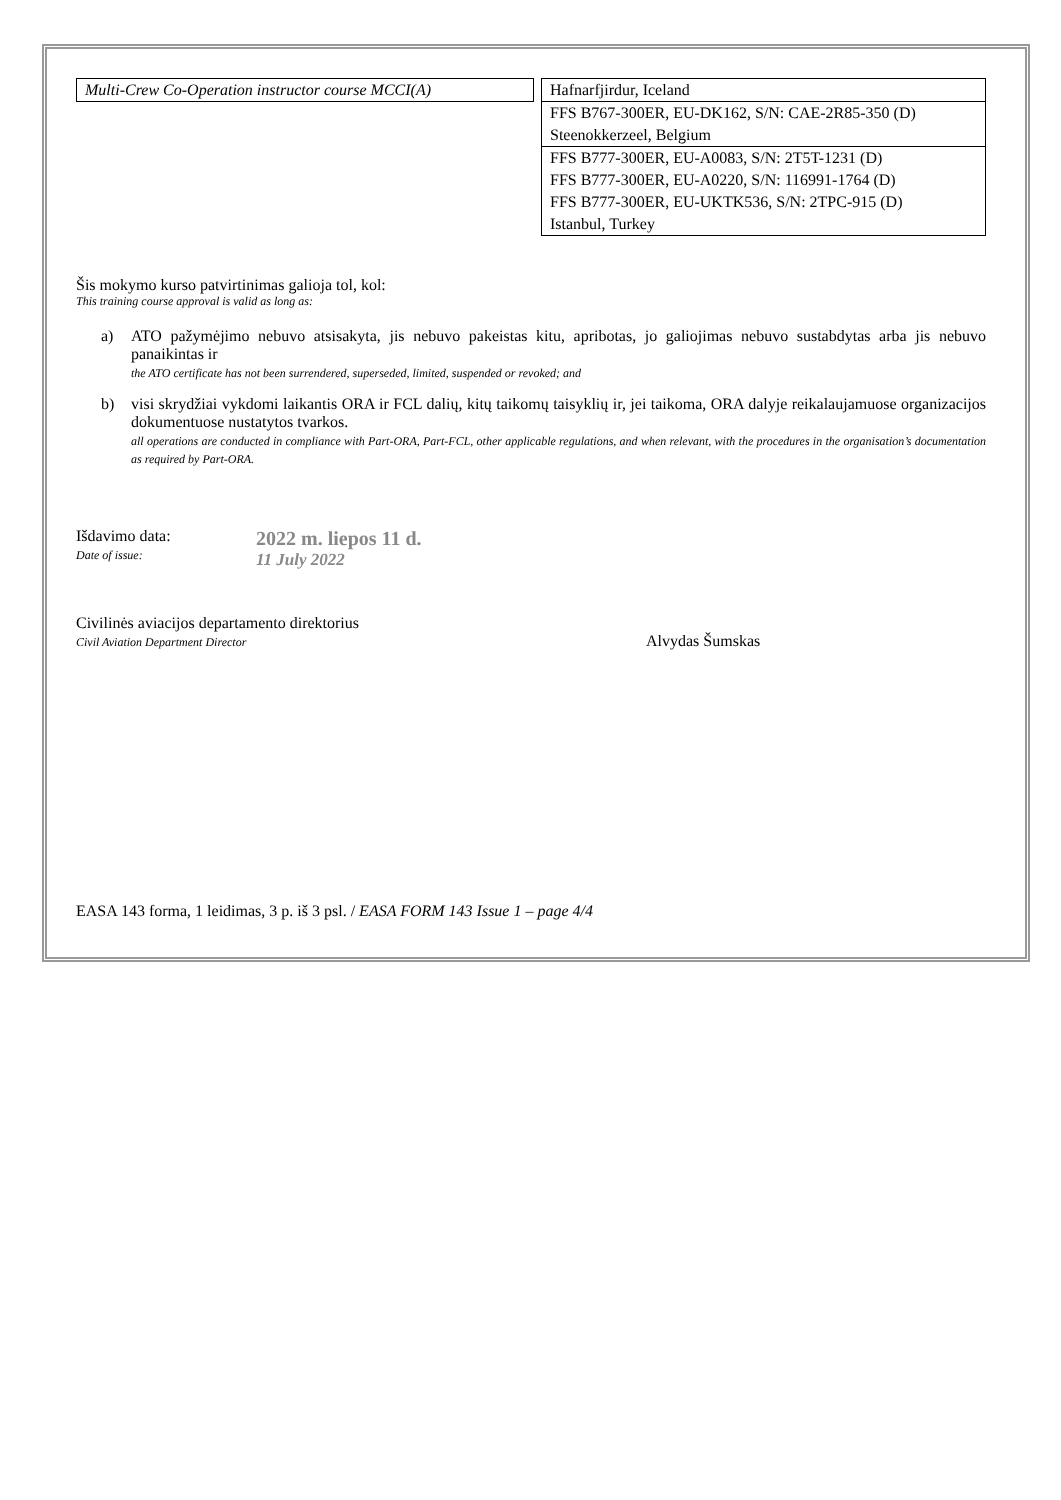Multi-Crew Co-Operation instructor course MCCI(A)
| Hafnarfjirdur, Iceland |
| FFS B767-300ER, EU-DK162, S/N: CAE-2R85-350 (D) Steenokkerzeel, Belgium |
| FFS B777-300ER, EU-A0083, S/N: 2T5T-1231 (D) FFS B777-300ER, EU-A0220, S/N: 116991-1764 (D) FFS B777-300ER, EU-UKTK536, S/N: 2TPC-915 (D) Istanbul, Turkey |
Šis mokymo kurso patvirtinimas galioja tol, kol:
This training course approval is valid as long as:
a) ATO pažymėjimo nebuvo atsisakyta, jis nebuvo pakeistas kitu, apribotas, jo galiojimas nebuvo sustabdytas arba jis nebuvo panaikintas ir
the ATO certificate has not been surrendered, superseded, limited, suspended or revoked; and
b) visi skrydžiai vykdomi laikantis ORA ir FCL dalių, kitų taikomų taisyklių ir, jei taikoma, ORA dalyje reikalaujamuose organizacijos dokumentuose nustatytos tvarkos.
all operations are conducted in compliance with Part-ORA, Part-FCL, other applicable regulations, and when relevant, with the procedures in the organisation’s documentation as required by Part-ORA.
Išdavimo data:
Date of issue:
2022 m. liepos 11 d.
11 July 2022
Civilinės aviacijos departamento direktorius
Civil Aviation Department Director
Alvydas Šumskas
EASA 143 forma, 1 leidimas, 3 p. iš 3 psl. / EASA FORM 143 Issue 1 – page 4/4